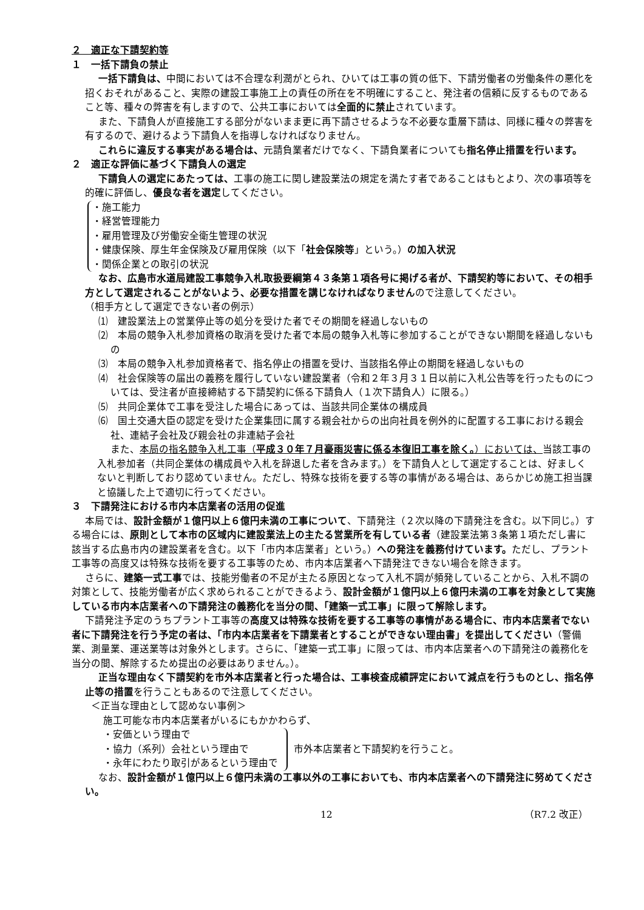２　適正な下請契約等
１　一括下請負の禁止
一括下請負は、中間においては不合理な利潤がとられ、ひいては工事の質の低下、下請労働者の労働条件の悪化を招くおそれがあること、実際の建設工事施工上の責任の所在を不明確にすること、発注者の信頼に反するものであること等、種々の弊害を有しますので、公共工事においては全面的に禁止されています。
また、下請負人が直接施工する部分がないまま更に再下請させるような不必要な重層下請は、同様に種々の弊害を有するので、避けるよう下請負人を指導しなければなりません。
これらに違反する事実がある場合は、元請負業者だけでなく、下請負業者についても指名停止措置を行います。
２　適正な評価に基づく下請負人の選定
下請負人の選定にあたっては、工事の施工に関し建設業法の規定を満たす者であることはもとより、次の事項等を的確に評価し、優良な者を選定してください。
・施工能力
・経営管理能力
・雇用管理及び労働安全衛生管理の状況
・健康保険、厚生年金保険及び雇用保険（以下「社会保険等」という。）の加入状況
・関係企業との取引の状況
なお、広島市水道局建設工事競争入札取扱要綱第４３条第１項各号に掲げる者が、下請契約等において、その相手方として選定されることがないよう、必要な措置を講じなければなりませんので注意してください。
（相手方として選定できない者の例示）
⑴　建設業法上の営業停止等の処分を受けた者でその期間を経過しないもの
⑵　本局の競争入札参加資格の取消を受けた者で本局の競争入札等に参加することができない期間を経過しないもの
⑶　本局の競争入札参加資格者で、指名停止の措置を受け、当該指名停止の期間を経過しないもの
⑷　社会保険等の届出の義務を履行していない建設業者（令和２年３月３１日以前に入札公告等を行ったものについては、受注者が直接締結する下請契約に係る下請負人（１次下請負人）に限る。）
⑸　共同企業体で工事を受注した場合にあっては、当該共同企業体の構成員
⑹　国土交通大臣の認定を受けた企業集団に属する親会社からの出向社員を例外的に配置する工事における親会社、連結子会社及び親会社の非連結子会社
また、本局の指名競争入札工事（平成３０年７月豪雨災害に係る本復旧工事を除く。）においては、当該工事の入札参加者（共同企業体の構成員や入札を辞退した者を含みます。）を下請負人として選定することは、好ましくないと判断しており認めていません。ただし、特殊な技術を要する等の事情がある場合は、あらかじめ施工担当課と協議した上で適切に行ってください。
３　下請発注における市内本店業者の活用の促進
本局では、設計金額が１億円以上６億円未満の工事について、下請発注（２次以降の下請発注を含む。以下同じ。）する場合には、原則として本市の区域内に建設業法上の主たる営業所を有している者（建設業法第３条第１項ただし書に該当する広島市内の建設業者を含む。以下「市内本店業者」という。）への発注を義務付けています。ただし、プラント工事等の高度又は特殊な技術を要する工事等のため、市内本店業者へ下請発注できない場合を除きます。
さらに、建築一式工事では、技能労働者の不足が主たる原因となって入札不調が頻発していることから、入札不調の対策として、技能労働者が広く求められることができるよう、設計金額が１億円以上６億円未満の工事を対象として実施している市内本店業者への下請発注の義務化を当分の間、「建築一式工事」に限って解除します。
下請発注予定のうちプラント工事等の高度又は特殊な技術を要する工事等の事情がある場合に、市内本店業者でない者に下請発注を行う予定の者は、「市内本店業者を下請業者とすることができない理由書」を提出してください（警備業、測量業、運送業等は対象外とします。さらに、「建築一式工事」に限っては、市内本店業者への下請発注の義務化を当分の間、解除するため提出の必要はありません。）。
正当な理由なく下請契約を市外本店業者と行った場合は、工事検査成績評定において減点を行うものとし、指名停止等の措置を行うこともあるので注意してください。
＜正当な理由として認めない事例＞
施工可能な市内本店業者がいるにもかかわらず、
・安価という理由で
・協力（系列）会社という理由で
・永年にわたり取引があるという理由で
市外本店業者と下請契約を行うこと。
なお、設計金額が１億円以上６億円未満の工事以外の工事においても、市内本店業者への下請発注に努めてください。
12 （R7.2 改正）